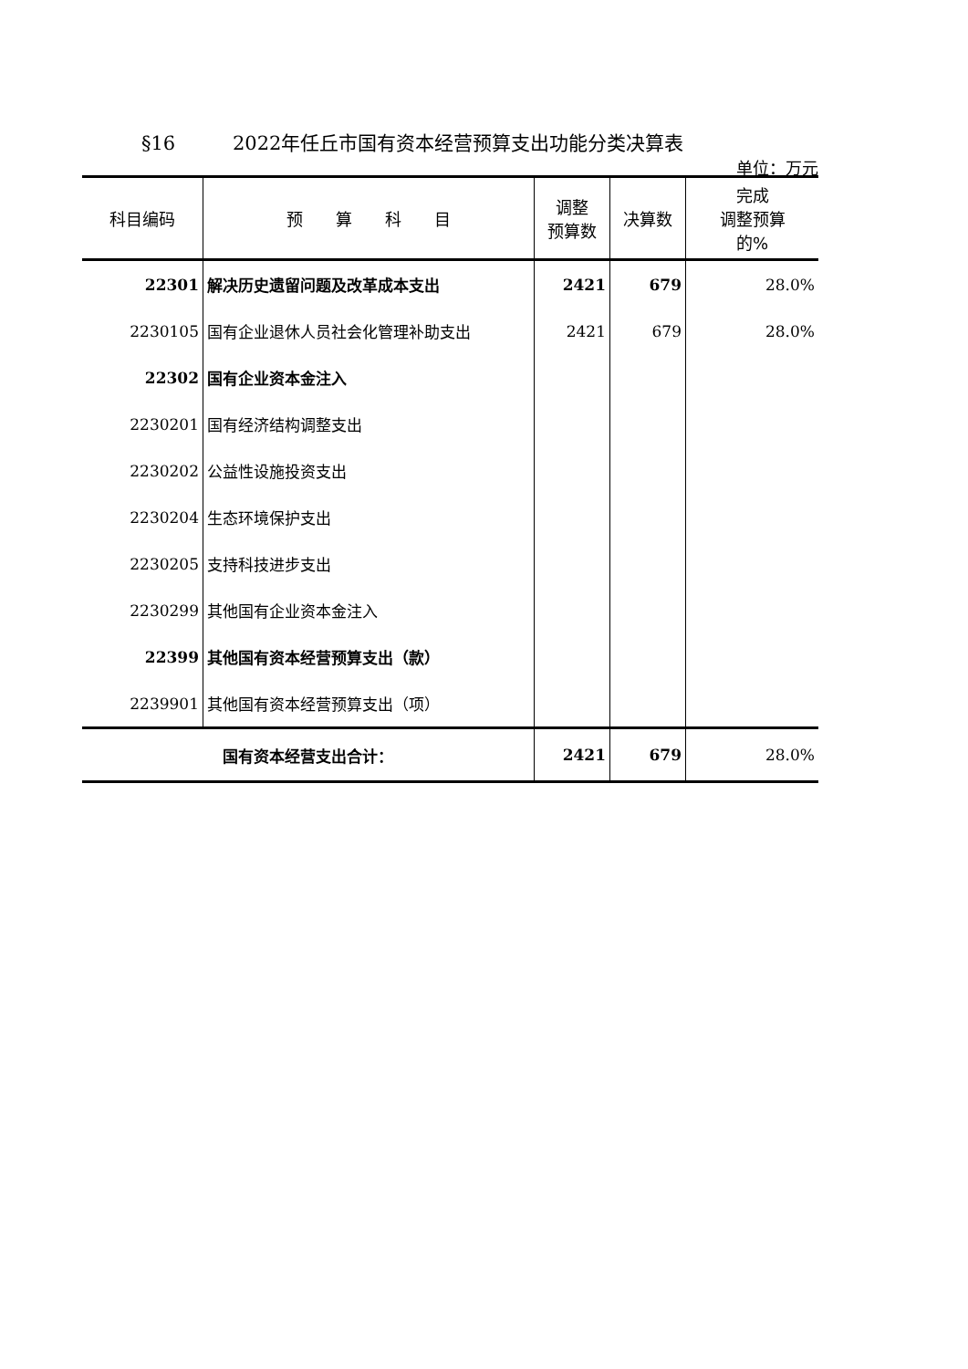§16 2022年任丘市国有资本经营预算支出功能分类决算表
单位：万元
| 科目编码 | 预 算 科 目 | 调整 预算数 | 决算数 | 完成 调整预算 的% |
| --- | --- | --- | --- | --- |
| 22301 | 解决历史遗留问题及改革成本支出 | 2421 | 679 | 28.0% |
| 2230105 | 国有企业退休人员社会化管理补助支出 | 2421 | 679 | 28.0% |
| 22302 | 国有企业资本金注入 | | | |
| 2230201 | 国有经济结构调整支出 | | | |
| 2230202 | 公益性设施投资支出 | | | |
| 2230204 | 生态环境保护支出 | | | |
| 2230205 | 支持科技进步支出 | | | |
| 2230299 | 其他国有企业资本金注入 | | | |
| 22399 | 其他国有资本经营预算支出（款） | | | |
| 2239901 | 其他国有资本经营预算支出（项） | | | |
| 国有资本经营支出合计： | | 2421 | 679 | 28.0% |